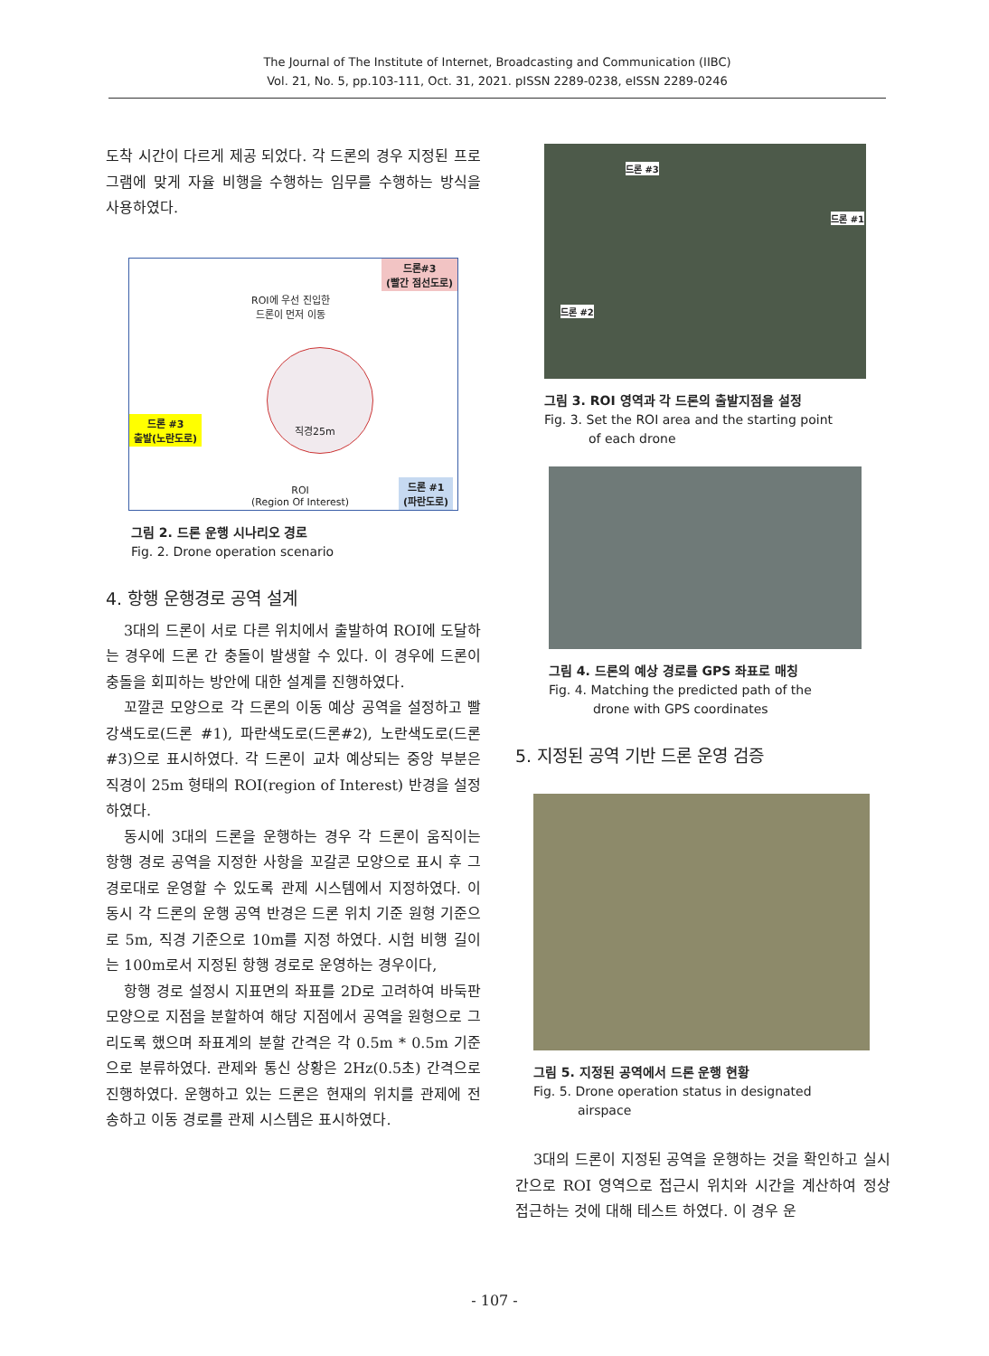The Journal of The Institute of Internet, Broadcasting and Communication (IIBC)
Vol. 21, No. 5, pp.103-111, Oct. 31, 2021. pISSN 2289-0238, eISSN 2289-0246
도착 시간이 다르게 제공 되었다. 각 드론의 경우 지정된 프로그램에 맞게 자율 비행을 수행하는 임무를 수행하는 방식을 사용하였다.
드론#3
(빨간 점선도로)
ROI에 우선 진입한
드론이 먼저 이동
드론 #3
출발(노란도로)
직경25m
ROI
(Region Of Interest)
드론 #1
(파란도로)
그림 2. 드론 운행 시나리오 경로
Fig. 2. Drone operation scenario
4. 항행 운행경로 공역 설계
3대의 드론이 서로 다른 위치에서 출발하여 ROI에 도달하는 경우에 드론 간 충돌이 발생할 수 있다. 이 경우에 드론이 충돌을 회피하는 방안에 대한 설계를 진행하였다.
꼬깔콘 모양으로 각 드론의 이동 예상 공역을 설정하고 빨강색도로(드론 #1), 파란색도로(드론#2), 노란색도로(드론#3)으로 표시하였다. 각 드론이 교차 예상되는 중앙 부분은 직경이 25m 형태의 ROI(region of Interest) 반경을 설정하였다.
동시에 3대의 드론을 운행하는 경우 각 드론이 움직이는 항행 경로 공역을 지정한 사항을 꼬갈콘 모양으로 표시 후 그 경로대로 운영할 수 있도록 관제 시스템에서 지정하였다. 이동시 각 드론의 운행 공역 반경은 드론 위치 기준 원형 기준으로 5m, 직경 기준으로 10m를 지정 하였다. 시험 비행 길이는 100m로서 지정된 항행 경로로 운영하는 경우이다,
항행 경로 설정시 지표면의 좌표를 2D로 고려하여 바둑판 모양으로 지점을 분할하여 해당 지점에서 공역을 원형으로 그리도록 했으며 좌표계의 분할 간격은 각 0.5m * 0.5m 기준으로 분류하였다. 관제와 통신 상황은 2Hz(0.5초) 간격으로 진행하였다. 운행하고 있는 드론은 현재의 위치를 관제에 전송하고 이동 경로를 관제 시스템은 표시하였다.
드론 #3
드론 #1
드론 #2
그림 3. ROI 영역과 각 드론의 출발지점을 설정
Fig. 3. Set the ROI area and the starting point
of each drone
그림 4. 드론의 예상 경로를 GPS 좌표로 매칭
Fig. 4. Matching the predicted path of the
drone with GPS coordinates
5. 지정된 공역 기반 드론 운영 검증
그림 5. 지정된 공역에서 드론 운행 현황
Fig. 5. Drone operation status in designated
airspace
3대의 드론이 지정된 공역을 운행하는 것을 확인하고 실시간으로 ROI 영역으로 접근시 위치와 시간을 계산하여 정상 접근하는 것에 대해 테스트 하였다. 이 경우 운
- 107 -